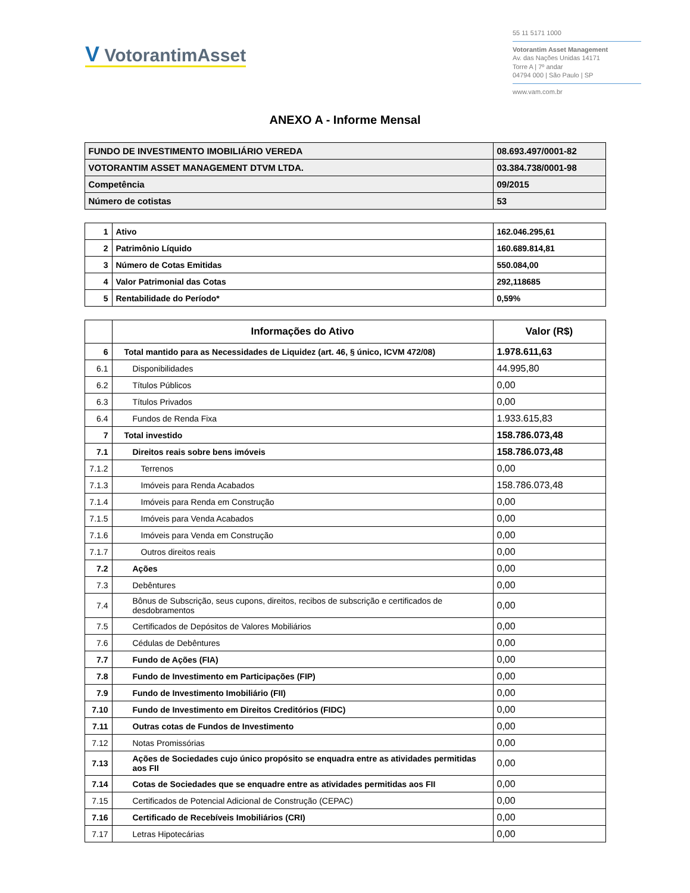V VotorantimAsset
55 11 5171 1000
Votorantim Asset Management
Av. das Nações Unidas 14171
Torre A | 7º andar
04794 000 | São Paulo | SP
www.vam.com.br
ANEXO A - Informe Mensal
| FUNDO DE INVESTIMENTO IMOBILIÁRIO VEREDA | 08.693.497/0001-82 |
| VOTORANTIM ASSET MANAGEMENT DTVM LTDA. | 03.384.738/0001-98 |
| Competência | 09/2015 |
| Número de cotistas | 53 |
| 1 | Ativo | 162.046.295,61 |
| 2 | Patrimônio Líquido | 160.689.814,81 |
| 3 | Número de Cotas Emitidas | 550.084,00 |
| 4 | Valor Patrimonial das Cotas | 292,118685 |
| 5 | Rentabilidade do Período* | 0,59% |
| | Informações do Ativo | Valor (R$) |
| --- | --- | --- |
| 6 | Total mantido para as Necessidades de Liquidez (art. 46, § único, ICVM 472/08) | 1.978.611,63 |
| 6.1 | Disponibilidades | 44.995,80 |
| 6.2 | Títulos Públicos | 0,00 |
| 6.3 | Títulos Privados | 0,00 |
| 6.4 | Fundos de Renda Fixa | 1.933.615,83 |
| 7 | Total investido | 158.786.073,48 |
| 7.1 | Direitos reais sobre bens imóveis | 158.786.073,48 |
| 7.1.2 | Terrenos | 0,00 |
| 7.1.3 | Imóveis para Renda Acabados | 158.786.073,48 |
| 7.1.4 | Imóveis para Renda em Construção | 0,00 |
| 7.1.5 | Imóveis para Venda Acabados | 0,00 |
| 7.1.6 | Imóveis para Venda em Construção | 0,00 |
| 7.1.7 | Outros direitos reais | 0,00 |
| 7.2 | Ações | 0,00 |
| 7.3 | Debêntures | 0,00 |
| 7.4 | Bônus de Subscrição, seus cupons, direitos, recibos de subscrição e certificados de desdobramentos | 0,00 |
| 7.5 | Certificados de Depósitos de Valores Mobiliários | 0,00 |
| 7.6 | Cédulas de Debêntures | 0,00 |
| 7.7 | Fundo de Ações (FIA) | 0,00 |
| 7.8 | Fundo de Investimento em Participações (FIP) | 0,00 |
| 7.9 | Fundo de Investimento Imobiliário (FII) | 0,00 |
| 7.10 | Fundo de Investimento em Direitos Creditórios (FIDC) | 0,00 |
| 7.11 | Outras cotas de Fundos de Investimento | 0,00 |
| 7.12 | Notas Promissórias | 0,00 |
| 7.13 | Ações de Sociedades cujo único propósito se enquadra entre as atividades permitidas aos FII | 0,00 |
| 7.14 | Cotas de Sociedades que se enquadre entre as atividades permitidas aos FII | 0,00 |
| 7.15 | Certificados de Potencial Adicional de Construção (CEPAC) | 0,00 |
| 7.16 | Certificado de Recebíveis Imobiliários (CRI) | 0,00 |
| 7.17 | Letras Hipotecárias | 0,00 |